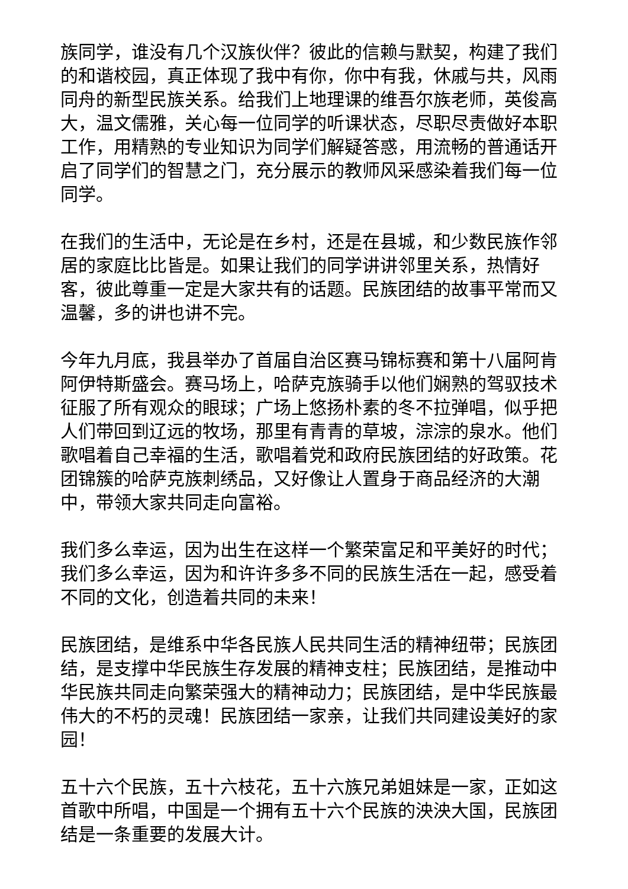族同学，谁没有几个汉族伙伴？彼此的信赖与默契，构建了我们的和谐校园，真正体现了我中有你，你中有我，休戚与共，风雨同舟的新型民族关系。给我们上地理课的维吾尔族老师，英俊高大，温文儒雅，关心每一位同学的听课状态，尽职尽责做好本职工作，用精熟的专业知识为同学们解疑答惑，用流畅的普通话开启了同学们的智慧之门，充分展示的教师风采感染着我们每一位同学。
在我们的生活中，无论是在乡村，还是在县城，和少数民族作邻居的家庭比比皆是。如果让我们的同学讲讲邻里关系，热情好客，彼此尊重一定是大家共有的话题。民族团结的故事平常而又温馨，多的讲也讲不完。
今年九月底，我县举办了首届自治区赛马锦标赛和第十八届阿肯阿伊特斯盛会。赛马场上，哈萨克族骑手以他们娴熟的驾驭技术征服了所有观众的眼球；广场上悠扬朴素的冬不拉弹唱，似乎把人们带回到辽远的牧场，那里有青青的草坡，淙淙的泉水。他们歌唱着自己幸福的生活，歌唱着党和政府民族团结的好政策。花团锦簇的哈萨克族刺绣品，又好像让人置身于商品经济的大潮中，带领大家共同走向富裕。
我们多么幸运，因为出生在这样一个繁荣富足和平美好的时代；我们多么幸运，因为和许许多多不同的民族生活在一起，感受着不同的文化，创造着共同的未来！
民族团结，是维系中华各民族人民共同生活的精神纽带；民族团结，是支撑中华民族生存发展的精神支柱；民族团结，是推动中华民族共同走向繁荣强大的精神动力；民族团结，是中华民族最伟大的不朽的灵魂！民族团结一家亲，让我们共同建设美好的家园！
五十六个民族，五十六枝花，五十六族兄弟姐妹是一家，正如这首歌中所唱，中国是一个拥有五十六个民族的泱泱大国，民族团结是一条重要的发展大计。